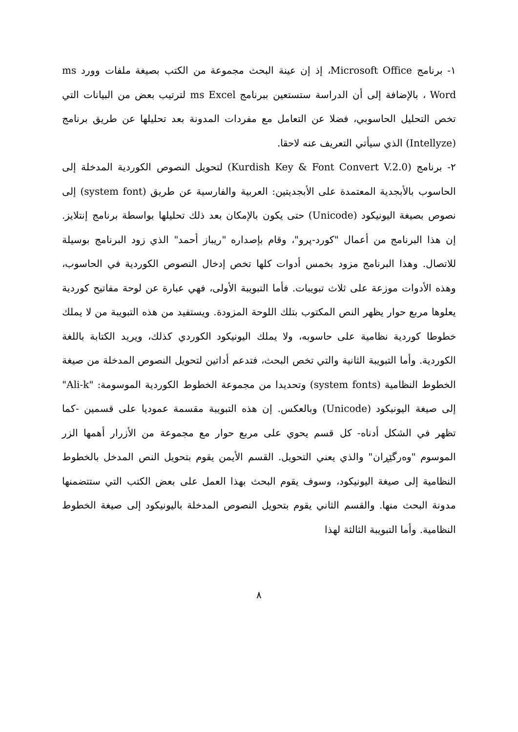١- برنامج Microsoft Office، إذ إن عينة البحث مجموعة من الكتب بصيغة ملفات وورد ms Word ، بالإضافة إلى أن الدراسة ستستعين ببرنامج ms Excel لترتيب بعض من البيانات التي تخص التحليل الحاسوبي، فضلا عن التعامل مع مفردات المدونة بعد تحليلها عن طريق برنامج (Intellyze) الذي سيأتي التعريف عنه لاحقا.
٢- برنامج (Kurdish Key & Font Convert V.2.0) لتحويل النصوص الكوردية المدخلة إلى الحاسوب بالأبجدية المعتمدة على الأبجديتين: العربية والفارسية عن طريق (system font) إلى نصوص بصيغة اليونيكود (Unicode) حتى يكون بالإمكان بعد ذلك تحليلها بواسطة برنامج إنتلايز. إن هذا البرنامج من أعمال "كورد-پرو"، وقام بإصداره "ريباز أحمد" الذي زود البرنامج بوسيلة للاتصال. وهذا البرنامج مزود بخمس أدوات كلها تخص إدخال النصوص الكوردية في الحاسوب، وهذه الأدوات موزعة على ثلاث تبويبات. فأما التبويبة الأولى، فهي عبارة عن لوحة مفاتيح كوردية يعلوها مربع حوار يظهر النص المكتوب بتلك اللوحة المزودة. ويستفيد من هذه التبويبة من لا يملك خطوطا كوردية نظامية على حاسوبه، ولا يملك اليونيكود الكوردي كذلك، ويريد الكتابة باللغة الكوردية. وأما التبويبة الثانية والتي تخص البحث، فتدعم أداتين لتحويل النصوص المدخلة من صيغة الخطوط النظامية (system fonts) وتحديدا من مجموعة الخطوط الكوردية الموسومة: "Ali-k" إلى صيغة اليونيكود (Unicode) وبالعكس. إن هذه التبويبة مقسمة عموديا على قسمين -كما تظهر في الشكل أدناه- كل قسم يحوي على مربع حوار مع مجموعة من الأزرار أهمها الزر الموسوم "وەرگێڕان" والذي يعني التحويل. القسم الأيمن يقوم بتحويل النص المدخل بالخطوط النظامية إلى صيغة اليونيكود، وسوف يقوم البحث بهذا العمل على بعض الكتب التي ستتضمنها مدونة البحث منها. والقسم الثاني يقوم بتحويل النصوص المدخلة باليونيكود إلى صيغة الخطوط النظامية. وأما التبويبة الثالثة لهذا
٨